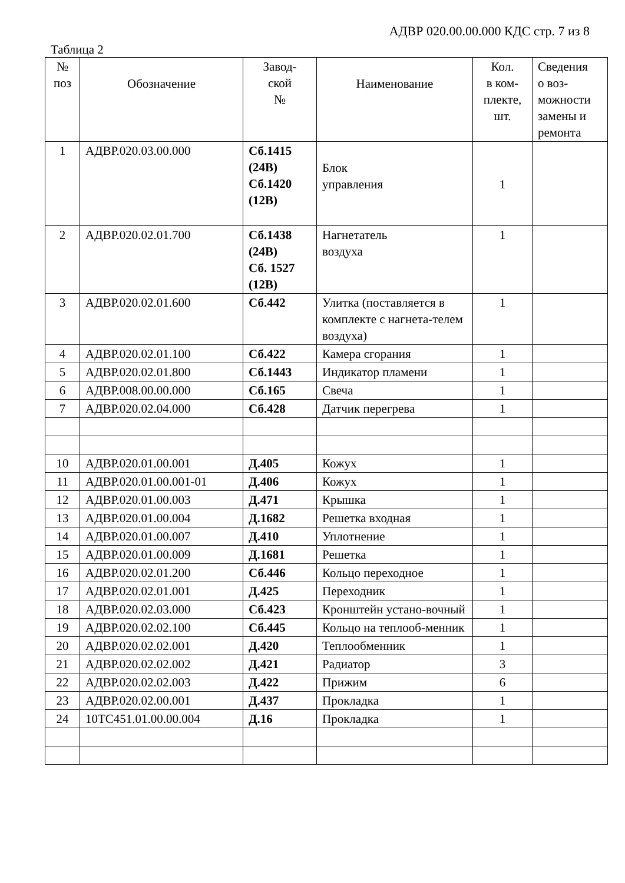АДВР 020.00.00.000 КДС стр. 7 из 8
Таблица 2
| № поз | Обозначение | Завод- ской № | Наименование | Кол. в ком- плекте, шт. | Сведения о воз- можности замены и ремонта |
| --- | --- | --- | --- | --- | --- |
| 1 | АДВР.020.03.00.000 | Сб.1415 (24В) Сб.1420 (12В) | Блок управления | 1 | |
| 2 | АДВР.020.02.01.700 | Сб.1438 (24В) Сб. 1527 (12В) | Нагнетатель воздуха | 1 | |
| 3 | АДВР.020.02.01.600 | Сб.442 | Улитка (поставляется в комплекте с нагнета-телем воздуха) | 1 | |
| 4 | АДВР.020.02.01.100 | Сб.422 | Камера сгорания | 1 | |
| 5 | АДВР.020.02.01.800 | Сб.1443 | Индикатор пламени | 1 | |
| 6 | АДВР.008.00.00.000 | Сб.165 | Свеча | 1 | |
| 7 | АДВР.020.02.04.000 | Сб.428 | Датчик перегрева | 1 | |
| 10 | АДВР.020.01.00.001 | Д.405 | Кожух | 1 | |
| 11 | АДВР.020.01.00.001-01 | Д.406 | Кожух | 1 | |
| 12 | АДВР.020.01.00.003 | Д.471 | Крышка | 1 | |
| 13 | АДВР.020.01.00.004 | Д.1682 | Решетка входная | 1 | |
| 14 | АДВР.020.01.00.007 | Д.410 | Уплотнение | 1 | |
| 15 | АДВР.020.01.00.009 | Д.1681 | Решетка | 1 | |
| 16 | АДВР.020.02.01.200 | Сб.446 | Кольцо переходное | 1 | |
| 17 | АДВР.020.02.01.001 | Д.425 | Переходник | 1 | |
| 18 | АДВР.020.02.03.000 | Сб.423 | Кронштейн устано-вочный | 1 | |
| 19 | АДВР.020.02.02.100 | Сб.445 | Кольцо на теплооб-менник | 1 | |
| 20 | АДВР.020.02.02.001 | Д.420 | Теплообменник | 1 | |
| 21 | АДВР.020.02.02.002 | Д.421 | Радиатор | 3 | |
| 22 | АДВР.020.02.02.003 | Д.422 | Прижим | 6 | |
| 23 | АДВР.020.02.00.001 | Д.437 | Прокладка | 1 | |
| 24 | 10ТС451.01.00.00.004 | Д.16 | Прокладка | 1 | |